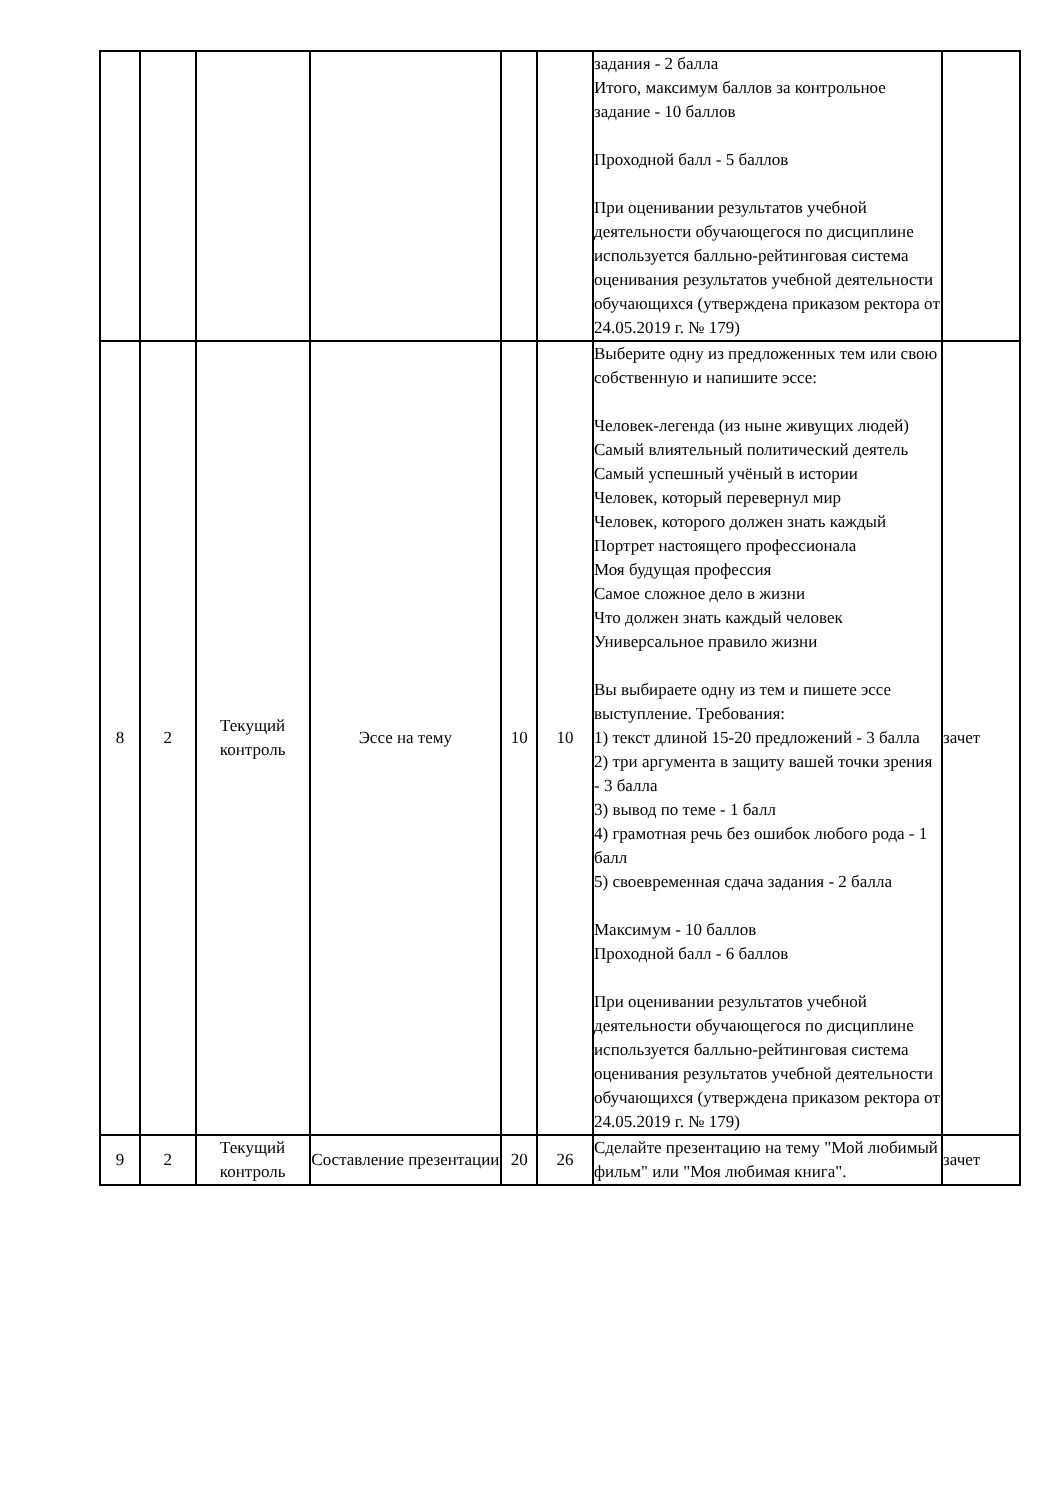| | | | | | | задания - 2 балла Итого, максимум баллов за контрольное задание - 10 баллов Проходной балл - 5 баллов При оценивании результатов учебной деятельности обучающегося по дисциплине используется балльно-рейтинговая система оценивания результатов учебной деятельности обучающихся (утверждена приказом ректора от 24.05.2019 г. № 179) | |
| 8 | 2 | Текущий контроль | Эссе на тему | 10 | 10 | Выберите одну из предложенных тем или свою собственную и напишите эссе: Человек-легенда (из ныне живущих людей) Самый влиятельный политический деятель Самый успешный учёный в истории Человек, который перевернул мир Человек, которого должен знать каждый Портрет настоящего профессионала Моя будущая профессия Самое сложное дело в жизни Что должен знать каждый человек Универсальное правило жизни Вы выбираете одну из тем и пишете эссе выступление. Требования: 1) текст длиной 15-20 предложений - 3 балла 2) три аргумента в защиту вашей точки зрения - 3 балла 3) вывод по теме - 1 балл 4) грамотная речь без ошибок любого рода - 1 балл 5) своевременная сдача задания - 2 балла Максимум - 10 баллов Проходной балл - 6 баллов При оценивании результатов учебной деятельности обучающегося по дисциплине используется балльно-рейтинговая система оценивания результатов учебной деятельности обучающихся (утверждена приказом ректора от 24.05.2019 г. № 179) | зачет |
| 9 | 2 | Текущий контроль | Составление презентации | 20 | 26 | Сделайте презентацию на тему "Мой любимый фильм" или "Моя любимая книга". | зачет |